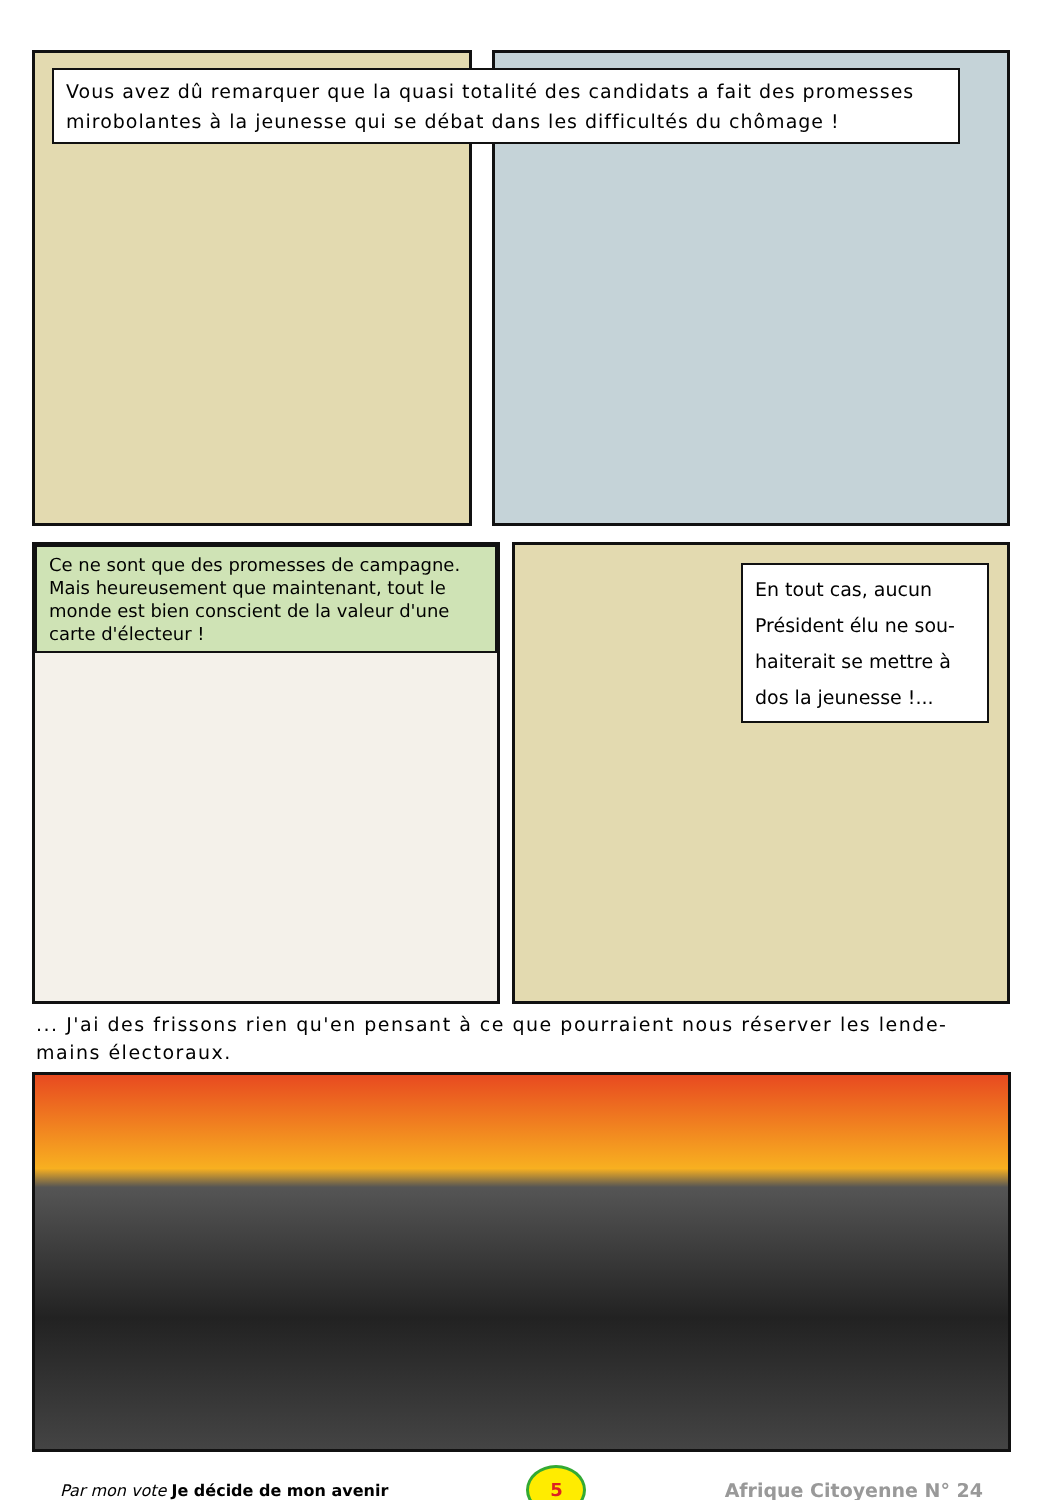Vous avez dû remarquer que la quasi totalité des candidats a fait des promesses mirobolantes à la jeunesse qui se débat dans les difficultés du chômage !
Ce ne sont que des promesses de campagne. Mais heureusement que maintenant, tout le monde est bien conscient de la valeur d'une carte d'électeur !
En tout cas, aucun Président élu ne sou-haiterait se mettre à dos la jeunesse !...
... J'ai des frissons rien qu'en pensant à ce que pourraient nous réserver les lende-mains électoraux.
Par mon vote Je décide de mon avenir
5
Afrique Citoyenne N° 24